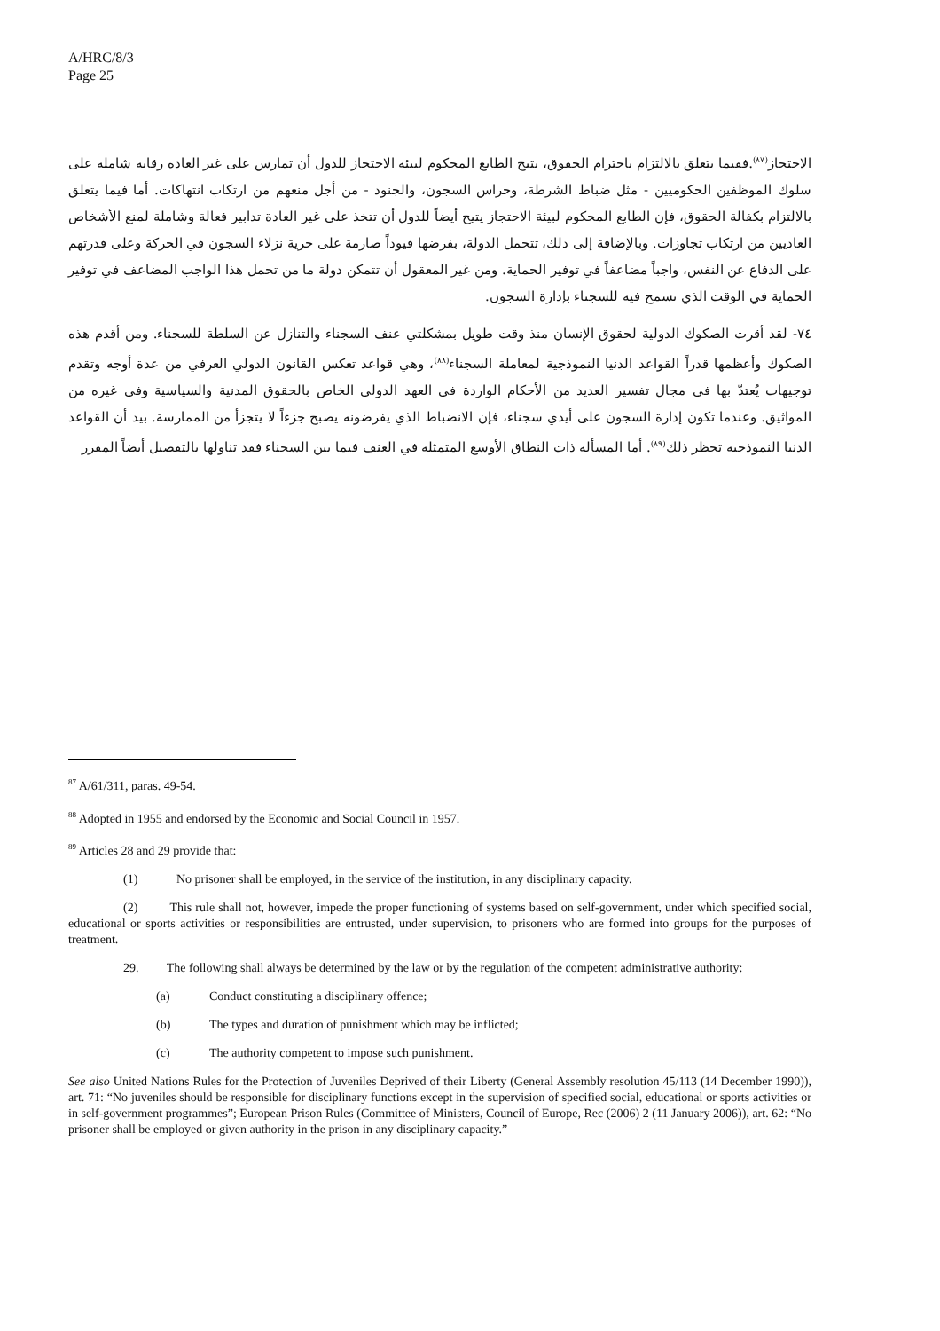A/HRC/8/3
Page 25
الاحتجاز<sup>(٨٧)</sup>.ففيما يتعلق بالالتزام باحترام الحقوق، يتيح الطابع المحكوم لبيئة الاحتجاز للدول أن تمارس على غير العادة رقابة شاملة على سلوك الموظفين الحكوميين - مثل ضباط الشرطة، وحراس السجون، والجنود - من أجل منعهم من ارتكاب انتهاكات. أما فيما يتعلق بالالتزام بكفالة الحقوق، فإن الطابع المحكوم لبيئة الاحتجاز يتيح أيضاً للدول أن تتخذ على غير العادة تدابير فعالة وشاملة لمنع الأشخاص العاديين من ارتكاب تجاوزات. وبالإضافة إلى ذلك، تتحمل الدولة، بفرضها قيوداً صارمة على حرية نزلاء السجون في الحركة وعلى قدرتهم على الدفاع عن النفس، واجباً مضاعفاً في توفير الحماية. ومن غير المعقول أن تتمكن دولة ما من تحمل هذا الواجب المضاعف في توفير الحماية في الوقت الذي تسمح فيه للسجناء بإدارة السجون.
٧٤- لقد أقرت الصكوك الدولية لحقوق الإنسان منذ وقت طويل بمشكلتي عنف السجناء والتنازل عن السلطة للسجناء. ومن أقدم هذه الصكوك وأعظمها قدراً القواعد الدنيا النموذجية لمعاملة السجناء<sup>(٨٨)</sup>، وهي قواعد تعكس القانون الدولي العرفي من عدة أوجه وتقدم توجيهات يُعتدّ بها في مجال تفسير العديد من الأحكام الواردة في العهد الدولي الخاص بالحقوق المدنية والسياسية وفي غيره من المواثيق. وعندما تكون إدارة السجون على أيدي سجناء، فإن الانضباط الذي يفرضونه يصبح جزءاً لا يتجزأ من الممارسة. بيد أن القواعد الدنيا النموذجية تحظر ذلك<sup>(٨٩)</sup>. أما المسألة ذات النطاق الأوسع المتمثلة في العنف فيما بين السجناء فقد تناولها بالتفصيل أيضاً المقرر
<sup>87</sup> A/61/311, paras. 49-54.
<sup>88</sup> Adopted in 1955 and endorsed by the Economic and Social Council in 1957.
<sup>89</sup> Articles 28 and 29 provide that:
(1) No prisoner shall be employed, in the service of the institution, in any disciplinary capacity.
(2) This rule shall not, however, impede the proper functioning of systems based on self-government, under which specified social, educational or sports activities or responsibilities are entrusted, under supervision, to prisoners who are formed into groups for the purposes of treatment.
29. The following shall always be determined by the law or by the regulation of the competent administrative authority:
(a) Conduct constituting a disciplinary offence;
(b) The types and duration of punishment which may be inflicted;
(c) The authority competent to impose such punishment.
See also United Nations Rules for the Protection of Juveniles Deprived of their Liberty (General Assembly resolution 45/113 (14 December 1990)), art. 71: “No juveniles should be responsible for disciplinary functions except in the supervision of specified social, educational or sports activities or in self-government programmes”; European Prison Rules (Committee of Ministers, Council of Europe, Rec (2006) 2 (11 January 2006)), art. 62: “No prisoner shall be employed or given authority in the prison in any disciplinary capacity.”